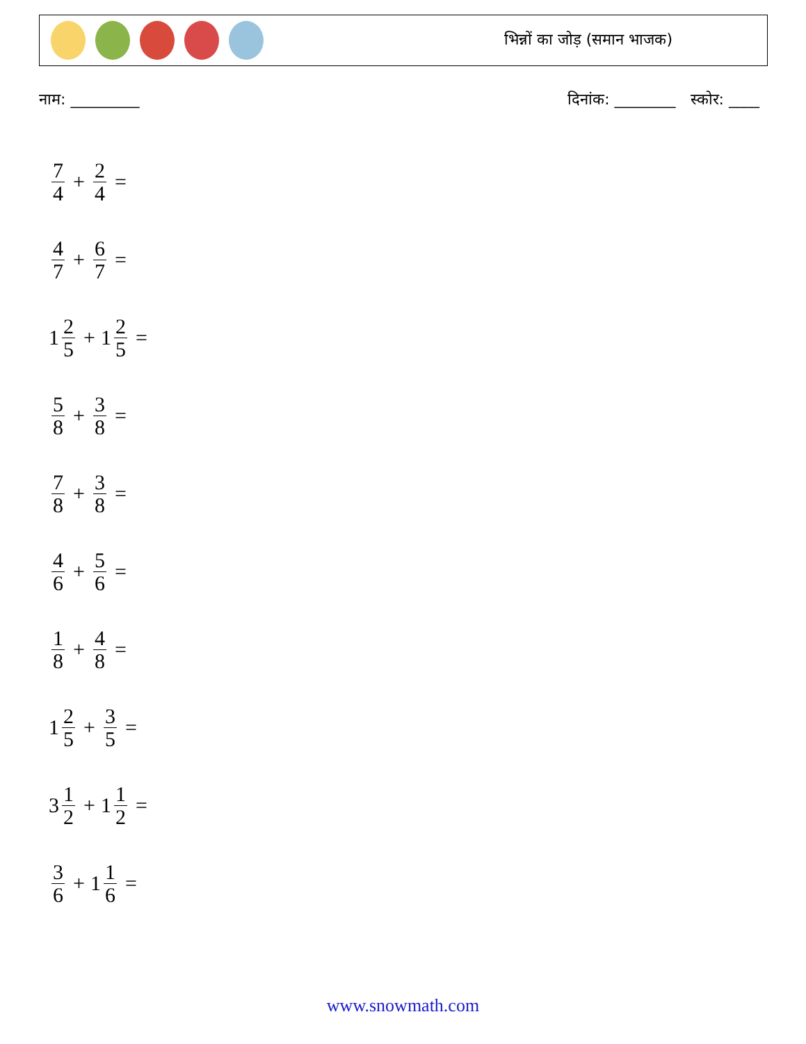भिन्नों का जोड़ (समान भाजक)
नाम: _________ दिनांक: ________ स्कोर: ____
7 4 + 2 4 =
4 7 + 6 7 =
1 2 5 + 1 2 5 =
5 8 + 3 8 =
7 8 + 3 8 =
4 6 + 5 6 =
1 8 + 4 8 =
1 2 5 + 3 5 =
3 1 2 + 1 1 2 =
3 6 + 1 1 6 =
www.snowmath.com